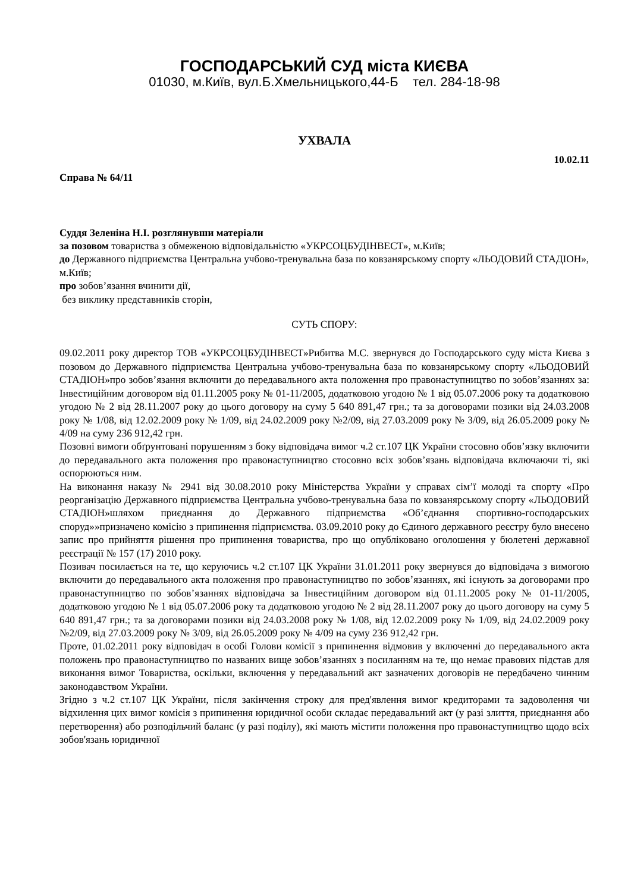ГОСПОДАРСЬКИЙ СУД міста КИЄВА
01030, м.Київ, вул.Б.Хмельницького,44-Б тел. 284-18-98
УХВАЛА
10.02.11
Справа № 64/11
Суддя Зеленіна Н.І. розглянувши матеріали
за позовом товариства з обмеженою відповідальністю «УКРСОЦБУДІНВЕСТ», м.Київ;
до Державного підприємства Центральна учбово-тренувальна база по ковзанярському спорту «ЛЬОДОВИЙ СТАДІОН», м.Київ;
про зобов’язання вчинити дії,
без виклику представників сторін,
СУТЬ СПОРУ:
09.02.2011 року директор ТОВ «УКРСОЦБУДІНВЕСТ»Рибитва М.С. звернувся до Господарського суду міста Києва з позовом до Державного підприємства Центральна учбово-тренувальна база по ковзанярському спорту «ЛЬОДОВИЙ СТАДІОН»про зобов’язання включити до передавального акта положення про правонаступництво по зобов’язаннях за: Інвестиційним договором від 01.11.2005 року № 01-11/2005, додатковою угодою № 1 від 05.07.2006 року та додатковою угодою № 2 від 28.11.2007 року до цього договору на суму 5 640 891,47 грн.; та за договорами позики від 24.03.2008 року № 1/08, від 12.02.2009 року № 1/09, від 24.02.2009 року №2/09, від 27.03.2009 року № 3/09, від 26.05.2009 року № 4/09 на суму 236 912,42 грн.
Позовні вимоги обґрунтовані порушенням з боку відповідача вимог ч.2 ст.107 ЦК України стосовно обов’язку включити до передавального акта положення про правонаступництво стосовно всіх зобов’язань відповідача включаючи ті, які оспорюються ним.
На виконання наказу № 2941 від 30.08.2010 року Міністерства України у справах сім’ї молоді та спорту «Про реорганізацію Державного підприємства Центральна учбово-тренувальна база по ковзанярському спорту «ЛЬОДОВИЙ СТАДІОН»шляхом приєднання до Державного підприємства «Об’єднання спортивно-господарських споруд»»призначено комісію з припинення підприємства. 03.09.2010 року до Єдиного державного реєстру було внесено запис про прийняття рішення про припинення товариства, про що опубліковано оголошення у бюлетені державної реєстрації № 157 (17) 2010 року.
Позивач посилається на те, що керуючись ч.2 ст.107 ЦК України 31.01.2011 року звернувся до відповідача з вимогою включити до передавального акта положення про правонаступництво по зобов’язаннях, які існують за договорами про правонаступництво по зобов’язаннях відповідача за Інвестиційним договором від 01.11.2005 року № 01-11/2005, додатковою угодою № 1 від 05.07.2006 року та додатковою угодою № 2 від 28.11.2007 року до цього договору на суму 5 640 891,47 грн.; та за договорами позики від 24.03.2008 року № 1/08, від 12.02.2009 року № 1/09, від 24.02.2009 року №2/09, від 27.03.2009 року № 3/09, від 26.05.2009 року № 4/09 на суму 236 912,42 грн.
Проте, 01.02.2011 року відповідач в особі Голови комісії з припинення відмовив у включенні до передавального акта положень про правонаступництво по названих вище зобов’язаннях з посиланням на те, що немає правових підстав для виконання вимог Товариства, оскільки, включення у передавальний акт зазначених договорів не передбачено чинним законодавством України.
Згідно з ч.2 ст.107 ЦК України, після закінчення строку для пред'явлення вимог кредиторами та задоволення чи відхилення цих вимог комісія з припинення юридичної особи складає передавальний акт (у разі злиття, приєднання або перетворення) або розподільчий баланс (у разі поділу), які мають містити положення про правонаступництво щодо всіх зобов'язань юридичної